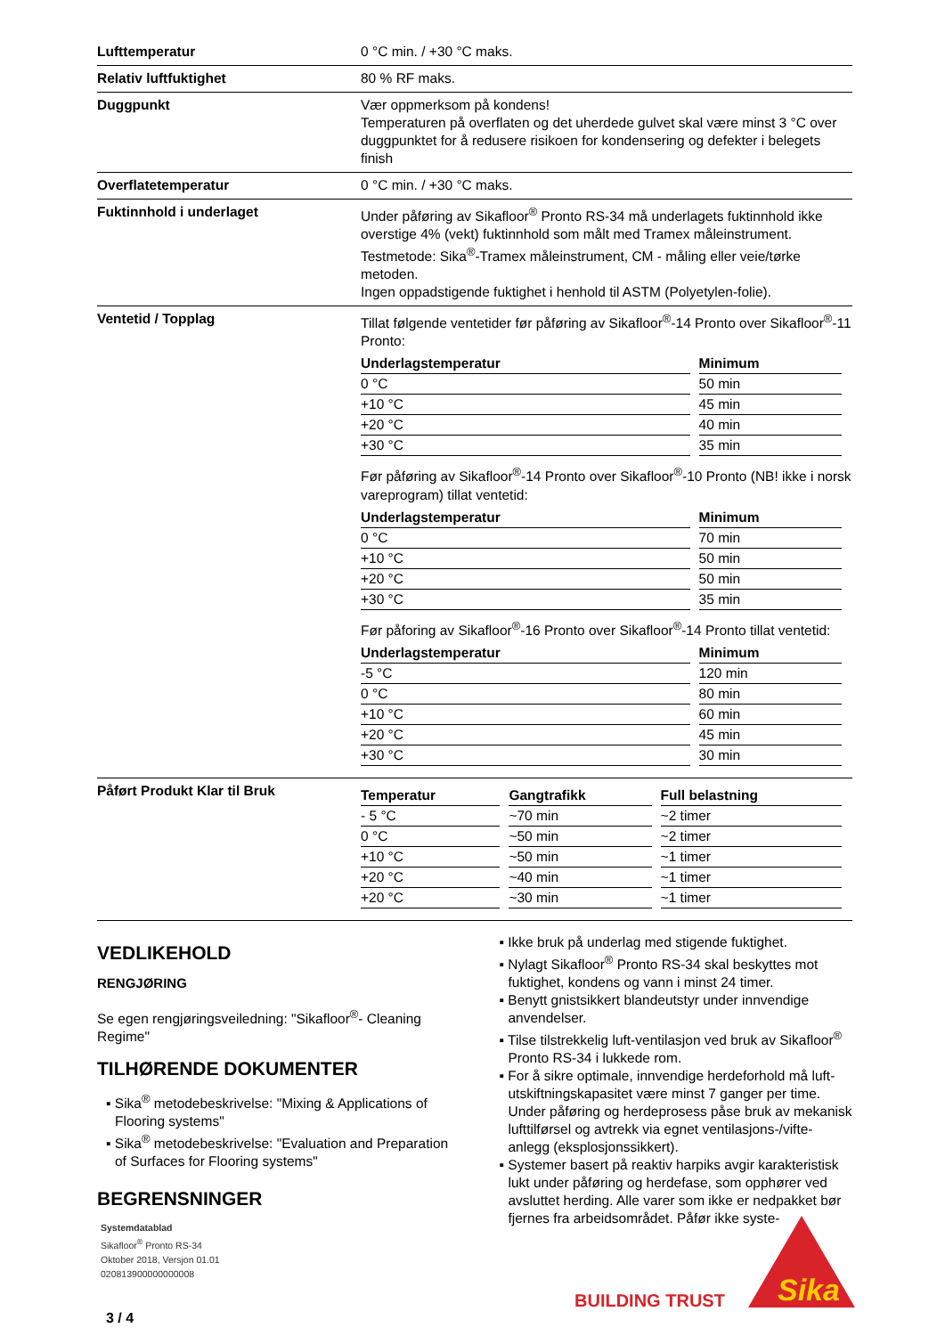| Lufttemperatur | 0 °C min. / +30 °C maks. |
| Relativ luftfuktighet | 80 % RF maks. |
| Duggpunkt | Vær oppmerksom på kondens! Temperaturen på overflaten og det uherdede gulvet skal være minst 3 °C over duggpunktet for å redusere risikoen for kondensering og defekter i belegets finish |
| Overflatetemperatur | 0 °C min. / +30 °C maks. |
| Fuktinnhold i underlaget | Under påføring av Sikafloor<sup>®</sup> Pronto RS-34 må underlagets fuktinnhold ikke overstige 4% (vekt) fuktinnhold som målt med Tramex måleinstrument. Testmetode: Sika<sup>®</sup>-Tramex måleinstrument, CM - måling eller veie/tørke metoden. Ingen oppadstigende fuktighet i henhold til ASTM (Polyetylen-folie). |
| Ventetid / Topplag | Tillat følgende ventetider før påføring av Sikafloor<sup>®</sup>-14 Pronto over Sikafloor<sup>®</sup>-11 Pronto: / Underlagstemperatur / / Minimum / / --- / --- / --- / / 0 °C / / 50 min / / +10 °C / / 45 min / / +20 °C / / 40 min / / +30 °C / / 35 min / Før påføring av Sikafloor<sup>®</sup>-14 Pronto over Sikafloor<sup>®</sup>-10 Pronto (NB! ikke i norsk vareprogram) tillat ventetid: / Underlagstemperatur / / Minimum / / --- / --- / --- / / 0 °C / / 70 min / / +10 °C / / 50 min / / +20 °C / / 50 min / / +30 °C / / 35 min / Før påforing av Sikafloor<sup>®</sup>-16 Pronto over Sikafloor<sup>®</sup>-14 Pronto tillat ventetid: / Underlagstemperatur / / Minimum / / --- / --- / --- / / -5 °C / / 120 min / / 0 °C / / 80 min / / +10 °C / / 60 min / / +20 °C / / 45 min / / +30 °C / / 30 min / |
| Påført Produkt Klar til Bruk | / Temperatur / / Gangtrafikk / / Full belastning / / --- / --- / --- / --- / --- / / - 5 °C / / ~70 min / / ~2 timer / / 0 °C / / ~50 min / / ~2 timer / / +10 °C / / ~50 min / / ~1 timer / / +20 °C / / ~40 min / / ~1 timer / / +20 °C / / ~30 min / / ~1 timer / |
VEDLIKEHOLD
RENGJØRING
Se egen rengjøringsveiledning: "Sikafloor<sup>®</sup>- Cleaning Regime"
TILHØRENDE DOKUMENTER
▪ Sika<sup>®</sup> metodebeskrivelse: "Mixing & Applications of Flooring systems"
▪ Sika<sup>®</sup> metodebeskrivelse: "Evaluation and Preparation of Surfaces for Flooring systems"
BEGRENSNINGER
▪ Ikke bruk på underlag med stigende fuktighet.
▪ Nylagt Sikafloor<sup>®</sup> Pronto RS-34 skal beskyttes mot fuktighet, kondens og vann i minst 24 timer.
▪ Benytt gnistsikkert blandeutstyr under innvendige anvendelser.
▪ Tilse tilstrekkelig luft-ventilasjon ved bruk av Sikafloor<sup>®</sup> Pronto RS-34 i lukkede rom.
▪ For å sikre optimale, innvendige herdeforhold må luft-utskiftningskapasitet være minst 7 ganger per time. Under påføring og herdeprosess påse bruk av mekanisk lufttilførsel og avtrekk via egnet ventilasjons-/vifte-anlegg (eksplosjonssikkert).
▪ Systemer basert på reaktiv harpiks avgir karakteristisk lukt under påføring og herdefase, som opphører ved avsluttet herding. Alle varer som ikke er nedpakket bør fjernes fra arbeidsområdet. Påfør ikke syste-
Systemdatablad
Sikafloor<sup>®</sup> Pronto RS-34
Oktober 2018, Versjon 01.01
020813900000000008
BUILDING TRUST
Sika
3 / 4